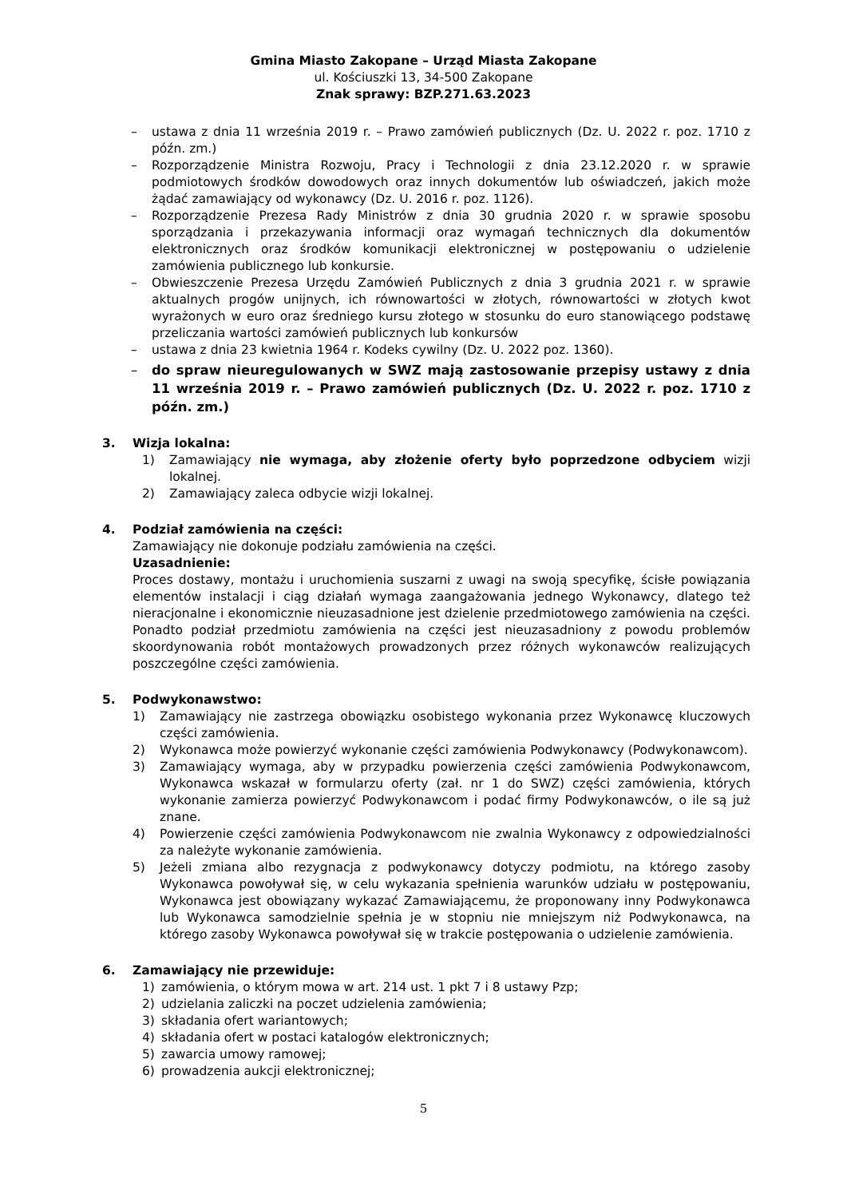Gmina Miasto Zakopane – Urząd Miasta Zakopane
ul. Kościuszki 13, 34-500 Zakopane
Znak sprawy: BZP.271.63.2023
– ustawa z dnia 11 września 2019 r. – Prawo zamówień publicznych (Dz. U. 2022 r. poz. 1710 z późn. zm.)
– Rozporządzenie Ministra Rozwoju, Pracy i Technologii z dnia 23.12.2020 r. w sprawie podmiotowych środków dowodowych oraz innych dokumentów lub oświadczeń, jakich może żądać zamawiający od wykonawcy (Dz. U. 2016 r. poz. 1126).
– Rozporządzenie Prezesa Rady Ministrów z dnia 30 grudnia 2020 r. w sprawie sposobu sporządzania i przekazywania informacji oraz wymagań technicznych dla dokumentów elektronicznych oraz środków komunikacji elektronicznej w postępowaniu o udzielenie zamówienia publicznego lub konkursie.
– Obwieszczenie Prezesa Urzędu Zamówień Publicznych z dnia 3 grudnia 2021 r. w sprawie aktualnych progów unijnych, ich równowartości w złotych, równowartości w złotych kwot wyrażonych w euro oraz średniego kursu złotego w stosunku do euro stanowiącego podstawę przeliczania wartości zamówień publicznych lub konkursów
– ustawa z dnia 23 kwietnia 1964 r. Kodeks cywilny (Dz. U. 2022 poz. 1360).
– do spraw nieuregulowanych w SWZ mają zastosowanie przepisy ustawy z dnia 11 września 2019 r. – Prawo zamówień publicznych (Dz. U. 2022 r. poz. 1710 z późn. zm.)
3. Wizja lokalna:
1) Zamawiający nie wymaga, aby złożenie oferty było poprzedzone odbyciem wizji lokalnej.
2) Zamawiający zaleca odbycie wizji lokalnej.
4. Podział zamówienia na części:
Zamawiający nie dokonuje podziału zamówienia na części.
Uzasadnienie:
Proces dostawy, montażu i uruchomienia suszarni z uwagi na swoją specyfikę, ścisłe powiązania elementów instalacji i ciąg działań wymaga zaangażowania jednego Wykonawcy, dlatego też nieracjonalne i ekonomicznie nieuzasadnione jest dzielenie przedmiotowego zamówienia na części. Ponadto podział przedmiotu zamówienia na części jest nieuzasadniony z powodu problemów skoordynowania robót montażowych prowadzonych przez różnych wykonawców realizujących poszczególne części zamówienia.
5. Podwykonawstwo:
1) Zamawiający nie zastrzega obowiązku osobistego wykonania przez Wykonawcę kluczowych części zamówienia.
2) Wykonawca może powierzyć wykonanie części zamówienia Podwykonawcy (Podwykonawcom).
3) Zamawiający wymaga, aby w przypadku powierzenia części zamówienia Podwykonawcom, Wykonawca wskazał w formularzu oferty (zał. nr 1 do SWZ) części zamówienia, których wykonanie zamierza powierzyć Podwykonawcom i podać firmy Podwykonawców, o ile są już znane.
4) Powierzenie części zamówienia Podwykonawcom nie zwalnia Wykonawcy z odpowiedzialności za należyte wykonanie zamówienia.
5) Jeżeli zmiana albo rezygnacja z podwykonawcy dotyczy podmiotu, na którego zasoby Wykonawca powoływał się, w celu wykazania spełnienia warunków udziału w postępowaniu, Wykonawca jest obowiązany wykazać Zamawiającemu, że proponowany inny Podwykonawca lub Wykonawca samodzielnie spełnia je w stopniu nie mniejszym niż Podwykonawca, na którego zasoby Wykonawca powoływał się w trakcie postępowania o udzielenie zamówienia.
6. Zamawiający nie przewiduje:
1) zamówienia, o którym mowa w art. 214 ust. 1 pkt 7 i 8 ustawy Pzp;
2) udzielania zaliczki na poczet udzielenia zamówienia;
3) składania ofert wariantowych;
4) składania ofert w postaci katalogów elektronicznych;
5) zawarcia umowy ramowej;
6) prowadzenia aukcji elektronicznej;
5